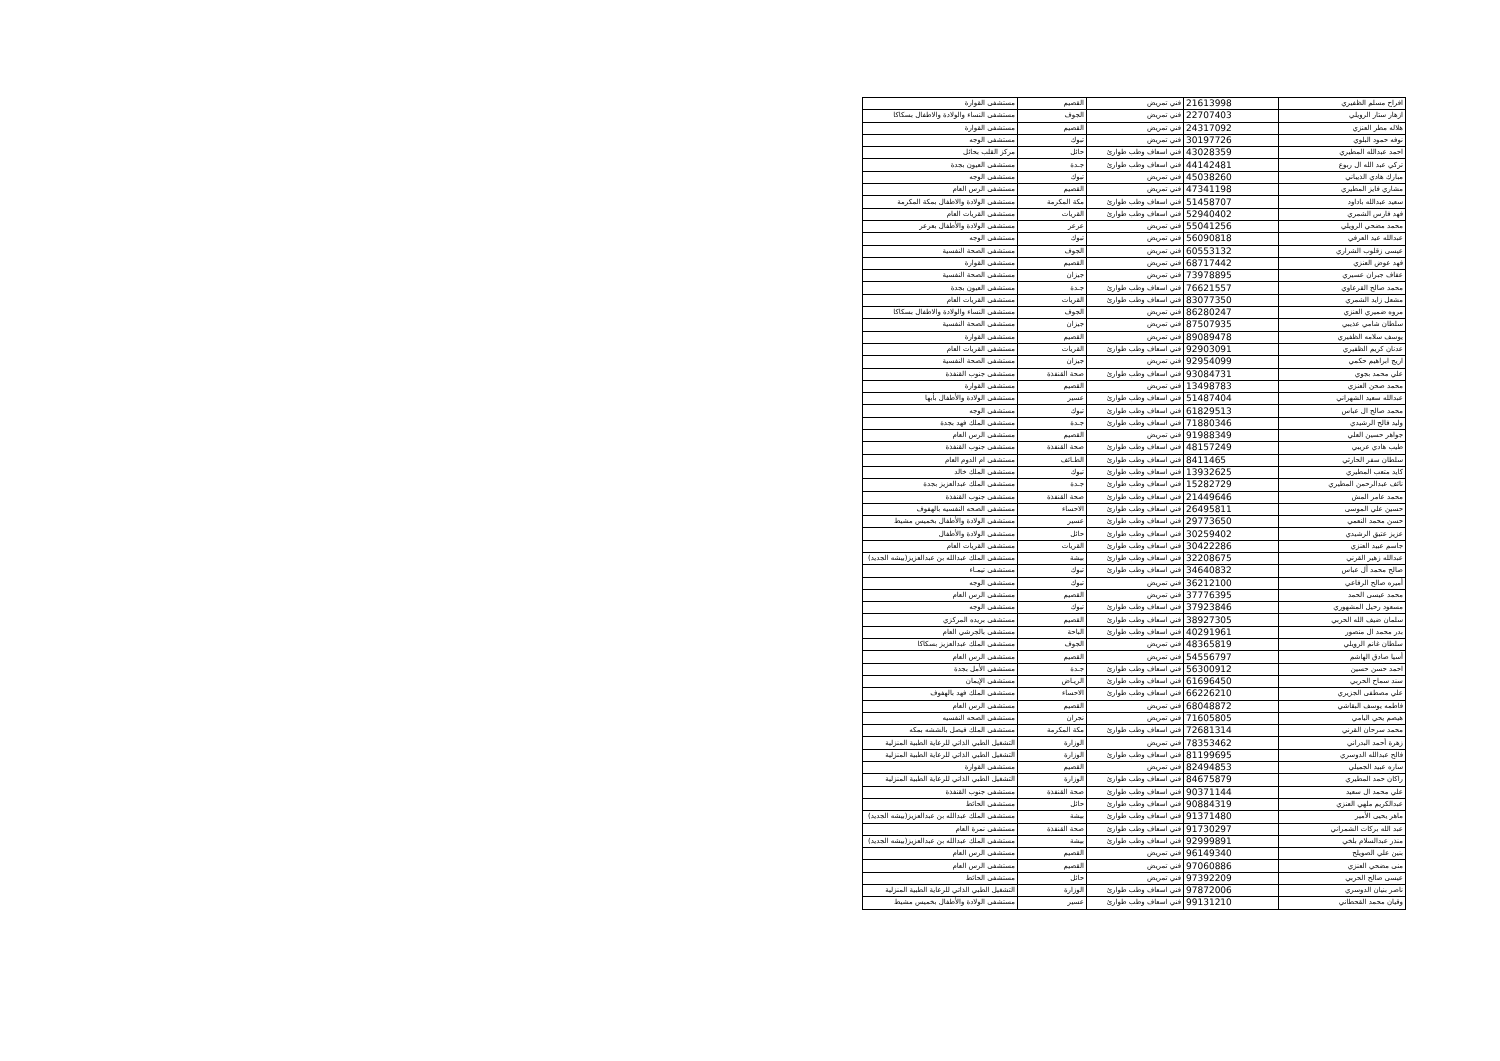| افراح مسلم الظفيري | 21613998 | فني تمريض | القصيم | مستشفى القوارة |
| ازهار ستار الرويلي | 22707403 | فني تمريض | الجوف | مستشفى النساء والولادة والاطفال بسكاكا |
| هلاله مطر العنزي | 24317092 | فني تمريض | القصيم | مستشفى القوارة |
| نوفه حمود البلوي | 30197726 | فني تمريض | تبوك | مستشفى الوجه |
| احمد عبدالله المطيري | 43028359 | فني اسعاف وطب طوارئ | حائل | مركز القلب بحائل |
| تركي عبد الله ال ربوع | 44142481 | فني اسعاف وطب طوارئ | جـدة | مستشفى العيون بجدة |
| مبارك هادي الذيباني | 45038260 | فني تمريض | تبوك | مستشفى الوجه |
| مشاري فايز المطيري | 47341198 | فني تمريض | القصيم | مستشفى الرس العام |
| سعيد عبدالله باداود | 51458707 | فني اسعاف وطب طوارئ | مكة المكرمة | مستشفى الولادة والاطفال بمكة المكرمة |
| فهد فارس الشمري | 52940402 | فني اسعاف وطب طوارئ | القريات | مستشفى القريات العام |
| محمد مضحي الرويلي | 55041256 | فني تمريض | عرعر | مستشفى الولادة والأطفال بعرعر |
| عبدالله عيد العرفي | 56090818 | فني تمريض | تبوك | مستشفى الوجه |
| عيسى زقلوب الشراري | 60553132 | فني تمريض | الجوف | مستشفى الصحة النفسية |
| فهد عوض العنزي | 68717442 | فني تمريض | القصيم | مستشفى القوارة |
| عفاف جبران عسيري | 73978895 | فني تمريض | جيزان | مستشفى الصحة النفسية |
| محمد صالح القرعاوي | 76621557 | فني اسعاف وطب طوارئ | جـدة | مستشفى العيون بجدة |
| مشعل زايد الشمري | 83077350 | فني اسعاف وطب طوارئ | القريات | مستشفى القريات العام |
| مروه ضميري العنزي | 86280247 | فني تمريض | الجوف | مستشفى النساء والولادة والاطفال بسكاكا |
| سلطان شامي عذيبي | 87507935 | فني تمريض | جيزان | مستشفى الصحة النفسية |
| يوسف سلامه الظفيري | 89089478 | فني تمريض | القصيم | مستشفى القوارة |
| عدنان كريم الظفيري | 92903091 | فني اسعاف وطب طوارئ | القريات | مستشفى القريات العام |
| اريج ابراهيم حكمي | 92954099 | فني تمريض | جيزان | مستشفى الصحة النفسية |
| علي محمد بجوي | 93084731 | فني اسعاف وطب طوارئ | صحة القنفذة | مستشفى جنوب القنفذة |
| محمد صحن العنزي | 13498783 | فني تمريض | القصيم | مستشفى القوارة |
| عبدالله سعيد الشهراني | 51487404 | فني اسعاف وطب طوارئ | عسير | مستشفى الولادة والأطفال بأبها |
| محمد صالح ال عباس | 61829513 | فني اسعاف وطب طوارئ | تبوك | مستشفى الوجه |
| وليد فالح الرشيدي | 71880346 | فني اسعاف وطب طوارئ | جـدة | مستشفى الملك فهد بجدة |
| جواهر حسين العلي | 91988349 | فني تمريض | القصيم | مستشفى الرس العام |
| طيب هادي عريبي | 48157249 | فني اسعاف وطب طوارئ | صحة القنفذة | مستشفى جنوب القنفذة |
| سلطان سفر الحارثي | 8411465 | فني اسعاف وطب طوارئ | الطـائف | مستشفى ام الدوم العام |
| كايد متعب المطيري | 13932625 | فني اسعاف وطب طوارئ | تبوك | مستشفى الملك خالد |
| نائف عبدالرحمن المطيري | 15282729 | فني اسعاف وطب طوارئ | جـدة | مستشفى الملك عبدالعزيز بجدة |
| محمد عامر المش | 21449646 | فني اسعاف وطب طوارئ | صحة القنفذة | مستشفى جنوب القنفذة |
| حسين علي الموسى | 26495811 | فني اسعاف وطب طوارئ | الاحساء | مستشفى الصحه النفسيه بالهفوف |
| حسن محمد النعمي | 29773650 | فني اسعاف وطب طوارئ | عسير | مستشفى الولادة والأطفال بخميس مشيط |
| عزيز عتيق الرشيدي | 30259402 | فني اسعاف وطب طوارئ | حائل | مستشفى الولادة والأطفال |
| جاسم عبيد العنزي | 30422286 | فني اسعاف وطب طوارئ | القريات | مستشفى القريات العام |
| عبدالله زهير القرني | 32208675 | فني اسعاف وطب طوارئ | بيشة | مستشفى الملك عبدالله بن عبدالعزيز(بيشه الجديد) |
| صالح محمد آل عباس | 34640832 | فني اسعاف وطب طوارئ | تبوك | مستشفى تيمـاء |
| أميره صالح الرفاعي | 36212100 | فني تمريض | تبوك | مستشفى الوجه |
| محمد عيسى الحمد | 37776395 | فني تمريض | القصيم | مستشفى الرس العام |
| مسعود رحيل المشهوري | 37923846 | فني اسعاف وطب طوارئ | تبوك | مستشفى الوجه |
| سلمان ضيف الله الحربي | 38927305 | فني اسعاف وطب طوارئ | القصيم | مستشفى بريده المركزي |
| بدر محمد ال منصور | 40291961 | فني اسعاف وطب طوارئ | الباحة | مستشفى بالجرشي العام |
| سلطان غانم الرويلي | 48365819 | فني تمريض | الجوف | مستشفى الملك عبدالعزيز بسكاكا |
| أسيا صادق الهاشم | 54556797 | فني تمريض | القصيم | مستشفى الرس العام |
| احمد حسن حسين | 56300912 | فني اسعاف وطب طوارئ | جـدة | مستشفى الأمل بجدة |
| سند سماح الحربي | 61696450 | فني اسعاف وطب طوارئ | الريـاض | مستشفى الإيمان |
| علي مصطفى الجزيري | 66226210 | فني اسعاف وطب طوارئ | الاحساء | مستشفى الملك فهد بالهفوف |
| فاطمه يوسف البقاشي | 68048872 | فني تمريض | القصيم | مستشفى الرس العام |
| هيصم يحي اليامي | 71605805 | فني تمريض | نجران | مستشفى الصحه النفسيه |
| محمد سرحان القرني | 72681314 | فني اسعاف وطب طوارئ | مكة المكرمة | مستشفى الملك فيصل بالششه بمكه |
| زهرة أحمد البدراني | 78353462 | فني تمريض | الوزارة | التشغيل الطبي الذاتي للرعاية الطبية المنزلية |
| فالح عبدالله الدوسري | 81199695 | فني اسعاف وطب طوارئ | الوزارة | التشغيل الطبي الذاتي للرعاية الطبية المنزلية |
| ساره عبيد الجميلي | 82494853 | فني تمريض | القصيم | مستشفى القوارة |
| راكان حمد المطيري | 84675879 | فني اسعاف وطب طوارئ | الوزارة | التشغيل الطبي الذاتي للرعاية الطبية المنزلية |
| علي محمد ال سعيد | 90371144 | فني اسعاف وطب طوارئ | صحة القنفذة | مستشفى جنوب القنفذة |
| عبدالكريم ملهي العنزي | 90884319 | فني اسعاف وطب طوارئ | حائل | مستشفى الحائط |
| ماهر يحيى الأمير | 91371480 | فني اسعاف وطب طوارئ | بيشة | مستشفى الملك عبدالله بن عبدالعزيز(بيشه الجديد) |
| عبد الله بركات الشمراني | 91730297 | فني اسعاف وطب طوارئ | صحة القنفذة | مستشفى نمرة العام |
| منذر عبدالسلام بلخي | 92999891 | فني اسعاف وطب طوارئ | بيشة | مستشفى الملك عبدالله بن عبدالعزيز(بيشه الجديد) |
| بنين علي الصويلح | 96149340 | فني تمريض | القصيم | مستشفى الرس العام |
| منى مضحي العنزي | 97060886 | فني تمريض | القصيم | مستشفى الرس العام |
| عيسى صالح الحربي | 97392209 | فني تمريض | حائل | مستشفى الحائط |
| ناصر بنيان الدوسري | 97872006 | فني اسعاف وطب طوارئ | الوزارة | التشغيل الطبي الذاتي للرعاية الطبية المنزلية |
| وقيان محمد القحطاني | 99131210 | فني اسعاف وطب طوارئ | عسير | مستشفى الولادة والأطفال بخميس مشيط |